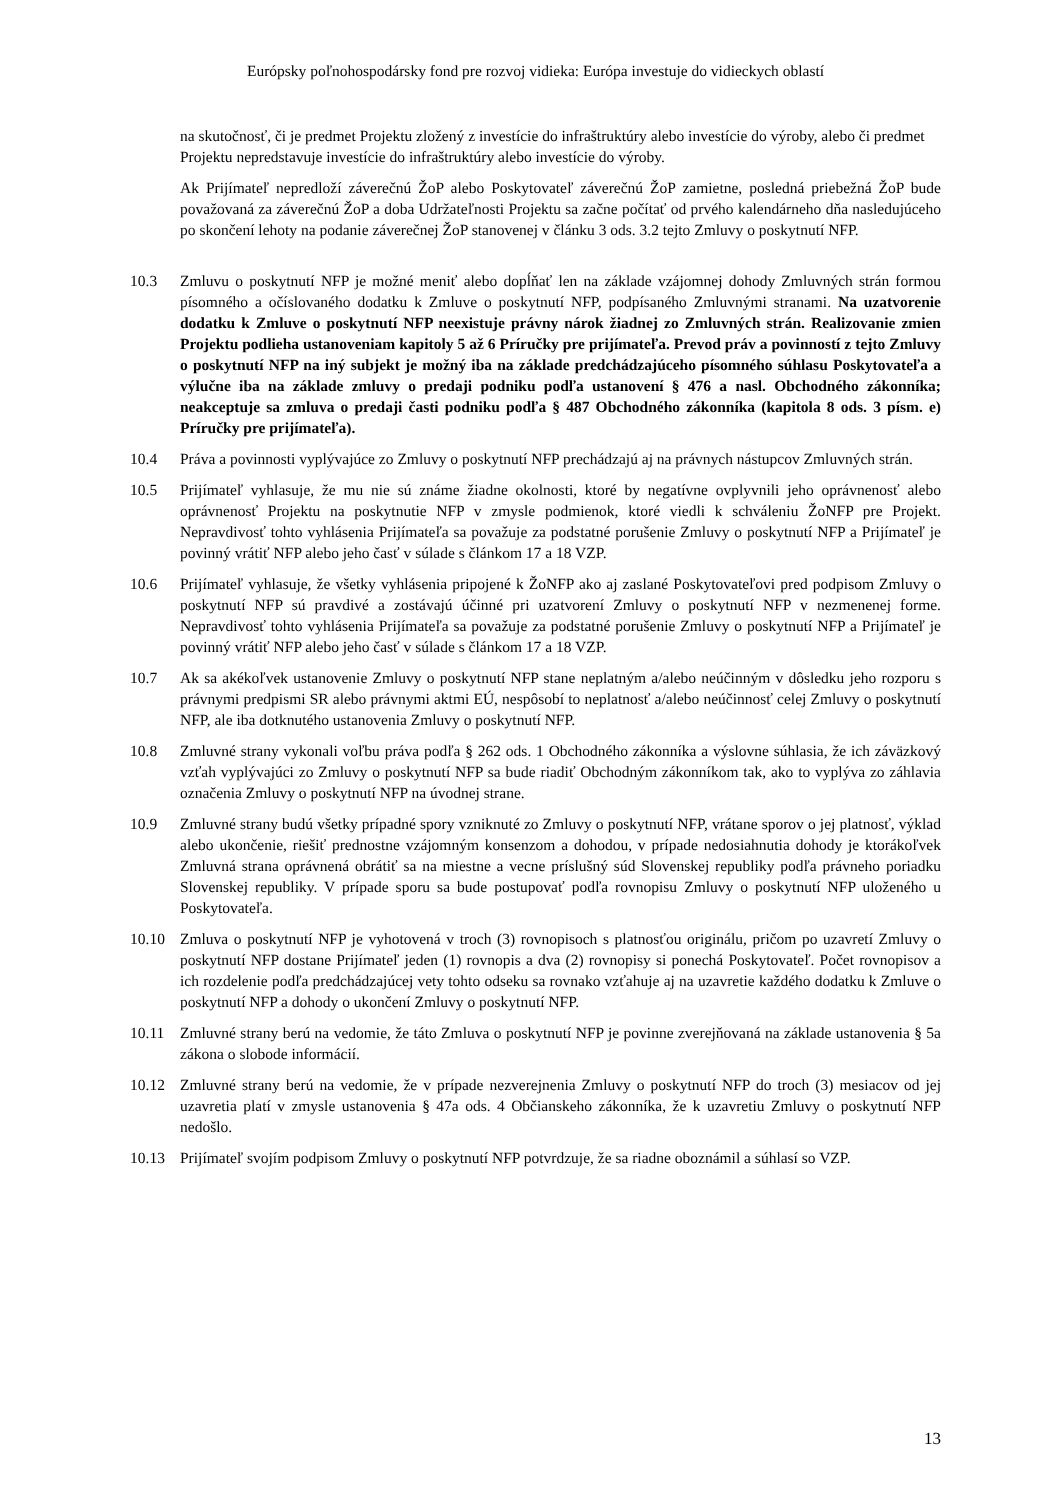Európsky poľnohospodársky fond pre rozvoj vidieka: Európa investuje do vidieckych oblastí
na skutočnosť, či je predmet Projektu zložený z investície do infraštruktúry alebo investície do výroby, alebo či predmet
Projektu nepredstavuje investície do infraštruktúry alebo investície do výroby.
Ak Prijímateľ nepredloží záverečnú ŽoP alebo Poskytovateľ záverečnú ŽoP zamietne, posledná priebežná ŽoP bude považovaná za záverečnú ŽoP a doba Udržateľnosti Projektu sa začne počítať od prvého kalendárneho dňa nasledujúceho po skončení lehoty na podanie záverečnej ŽoP stanovenej v článku 3 ods. 3.2 tejto Zmluvy o poskytnutí NFP.
10.3 Zmluvu o poskytnutí NFP je možné meniť alebo dopĺňať len na základe vzájomnej dohody Zmluvných strán formou písomného a očíslovaného dodatku k Zmluve o poskytnutí NFP, podpísaného Zmluvnými stranami. Na uzatvorenie dodatku k Zmluve o poskytnutí NFP neexistuje právny nárok žiadnej zo Zmluvných strán. Realizovanie zmien Projektu podlieha ustanoveniam kapitoly 5 až 6 Príručky pre prijímateľa. Prevod práv a povinností z tejto Zmluvy o poskytnutí NFP na iný subjekt je možný iba na základe predchádzajúceho písomného súhlasu Poskytovateľa a výlučne iba na základe zmluvy o predaji podniku podľa ustanovení § 476 a nasl. Obchodného zákonníka; neakceptuje sa zmluva o predaji časti podniku podľa § 487 Obchodného zákonníka (kapitola 8 ods. 3 písm. e) Príručky pre prijímateľa).
10.4 Práva a povinnosti vyplývajúce zo Zmluvy o poskytnutí NFP prechádzajú aj na právnych nástupcov Zmluvných strán.
10.5 Prijímateľ vyhlasuje, že mu nie sú známe žiadne okolnosti, ktoré by negatívne ovplyvnili jeho oprávnenosť alebo oprávnenosť Projektu na poskytnutie NFP v zmysle podmienok, ktoré viedli k schváleniu ŽoNFP pre Projekt. Nepravdivosť tohto vyhlásenia Prijímateľa sa považuje za podstatné porušenie Zmluvy o poskytnutí NFP a Prijímateľ je povinný vrátiť NFP alebo jeho časť v súlade s článkom 17 a 18 VZP.
10.6 Prijímateľ vyhlasuje, že všetky vyhlásenia pripojené k ŽoNFP ako aj zaslané Poskytovateľovi pred podpisom Zmluvy o poskytnutí NFP sú pravdivé a zostávajú účinné pri uzatvorení Zmluvy o poskytnutí NFP v nezmenenej forme. Nepravdivosť tohto vyhlásenia Prijímateľa sa považuje za podstatné porušenie Zmluvy o poskytnutí NFP a Prijímateľ je povinný vrátiť NFP alebo jeho časť v súlade s článkom 17 a 18 VZP.
10.7 Ak sa akékoľvek ustanovenie Zmluvy o poskytnutí NFP stane neplatným a/alebo neúčinným v dôsledku jeho rozporu s právnymi predpismi SR alebo právnymi aktmi EÚ, nespôsobí to neplatnosť a/alebo neúčinnosť celej Zmluvy o poskytnutí NFP, ale iba dotknutého ustanovenia Zmluvy o poskytnutí NFP.
10.8 Zmluvné strany vykonali voľbu práva podľa § 262 ods. 1 Obchodného zákonníka a výslovne súhlasia, že ich záväzkový vzťah vyplývajúci zo Zmluvy o poskytnutí NFP sa bude riadiť Obchodným zákonníkom tak, ako to vyplýva zo záhlavia označenia Zmluvy o poskytnutí NFP na úvodnej strane.
10.9 Zmluvné strany budú všetky prípadné spory vzniknuté zo Zmluvy o poskytnutí NFP, vrátane sporov o jej platnosť, výklad alebo ukončenie, riešiť prednostne vzájomným konsenzom a dohodou, v prípade nedosiahnutia dohody je ktorákoľvek Zmluvná strana oprávnená obrátiť sa na miestne a vecne príslušný súd Slovenskej republiky podľa právneho poriadku Slovenskej republiky. V prípade sporu sa bude postupovať podľa rovnopisu Zmluvy o poskytnutí NFP uloženého u Poskytovateľa.
10.10 Zmluva o poskytnutí NFP je vyhotovená v troch (3) rovnopisoch s platnosťou originálu, pričom po uzavretí Zmluvy o poskytnutí NFP dostane Prijímateľ jeden (1) rovnopis a dva (2) rovnopisy si ponechá Poskytovateľ. Počet rovnopisov a ich rozdelenie podľa predchádzajúcej vety tohto odseku sa rovnako vzťahuje aj na uzavretie každého dodatku k Zmluve o poskytnutí NFP a dohody o ukončení Zmluvy o poskytnutí NFP.
10.11 Zmluvné strany berú na vedomie, že táto Zmluva o poskytnutí NFP je povinne zverejňovaná na základe ustanovenia § 5a zákona o slobode informácií.
10.12 Zmluvné strany berú na vedomie, že v prípade nezverejnenia Zmluvy o poskytnutí NFP do troch (3) mesiacov od jej uzavretia platí v zmysle ustanovenia § 47a ods. 4 Občianskeho zákonníka, že k uzavretiu Zmluvy o poskytnutí NFP nedošlo.
10.13 Prijímateľ svojím podpisom Zmluvy o poskytnutí NFP potvrdzuje, že sa riadne oboznámil a súhlasí so VZP.
13